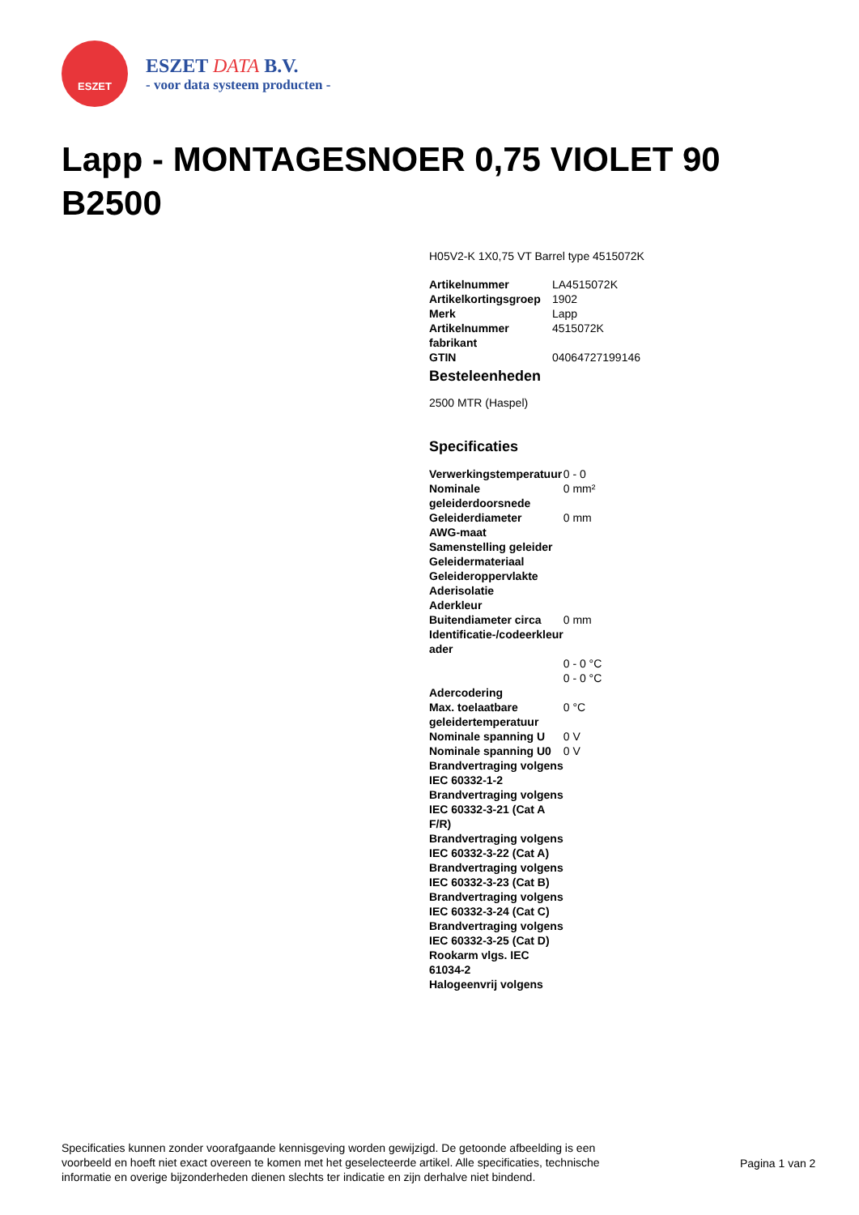ESZET
ESZET DATA B.V.
- voor data systeem producten -
Lapp - MONTAGESNOER 0,75 VIOLET 90 B2500
H05V2-K 1X0,75 VT Barrel type 4515072K
| Artikelnummer | LA4515072K |
| Artikelkortingsgroep | 1902 |
| Merk | Lapp |
| Artikelnummer fabrikant | 4515072K |
| GTIN | 04064727199146 |
Besteleenheden
2500 MTR (Haspel)
Specificaties
| Verwerkingstemperatuur | 0 - 0 |
| Nominale geleiderdoorsnede | 0 mm² |
| Geleiderdiameter | 0 mm |
| AWG-maat | |
| Samenstelling geleider | |
| Geleidermateriaal | |
| Geleideroppervlakte | |
| Aderisolatie | |
| Aderkleur | |
| Buitendiameter circa | 0 mm |
| Identificatie-/codeerkleur ader | |
| | 0 - 0 °C |
| | 0 - 0 °C |
| Adercodering | |
| Max. toelaatbare geleidertemperatuur | 0 °C |
| Nominale spanning U | 0 V |
| Nominale spanning U0 | 0 V |
| Brandvertraging volgens IEC 60332-1-2 | |
| Brandvertraging volgens IEC 60332-3-21 (Cat A F/R) | |
| Brandvertraging volgens IEC 60332-3-22 (Cat A) | |
| Brandvertraging volgens IEC 60332-3-23 (Cat B) | |
| Brandvertraging volgens IEC 60332-3-24 (Cat C) | |
| Brandvertraging volgens IEC 60332-3-25 (Cat D) | |
| Rookarm vlgs. IEC 61034-2 | |
| Halogeenvrij volgens | |
Specificaties kunnen zonder voorafgaande kennisgeving worden gewijzigd. De getoonde afbeelding is een voorbeeld en hoeft niet exact overeen te komen met het geselecteerde artikel. Alle specificaties, technische informatie en overige bijzonderheden dienen slechts ter indicatie en zijn derhalve niet bindend.
Pagina 1 van 2